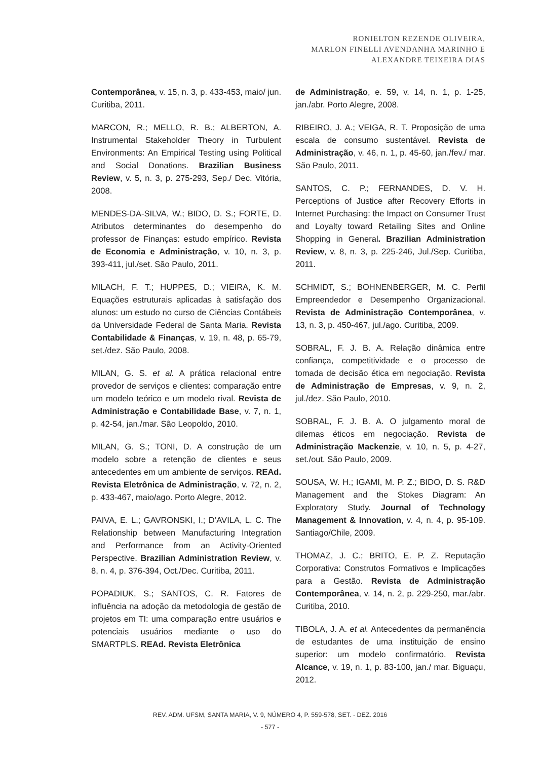RONIELTON REZENDE OLIVEIRA,
MARLON FINELLI AVENDANHA MARINHO E
ALEXANDRE TEIXEIRA DIAS
Contemporânea, v. 15, n. 3, p. 433-453, maio/ jun. Curitiba, 2011.
MARCON, R.; MELLO, R. B.; ALBERTON, A. Instrumental Stakeholder Theory in Turbulent Environments: An Empirical Testing using Political and Social Donations. Brazilian Business Review, v. 5, n. 3, p. 275-293, Sep./ Dec. Vitória, 2008.
MENDES-DA-SILVA, W.; BIDO, D. S.; FORTE, D. Atributos determinantes do desempenho do professor de Finanças: estudo empírico. Revista de Economia e Administração, v. 10, n. 3, p. 393-411, jul./set. São Paulo, 2011.
MILACH, F. T.; HUPPES, D.; VIEIRA, K. M. Equações estruturais aplicadas à satisfação dos alunos: um estudo no curso de Ciências Contábeis da Universidade Federal de Santa Maria. Revista Contabilidade & Finanças, v. 19, n. 48, p. 65-79, set./dez. São Paulo, 2008.
MILAN, G. S. et al. A prática relacional entre provedor de serviços e clientes: comparação entre um modelo teórico e um modelo rival. Revista de Administração e Contabilidade Base, v. 7, n. 1, p. 42-54, jan./mar. São Leopoldo, 2010.
MILAN, G. S.; TONI, D. A construção de um modelo sobre a retenção de clientes e seus antecedentes em um ambiente de serviços. REAd. Revista Eletrônica de Administração, v. 72, n. 2, p. 433-467, maio/ago. Porto Alegre, 2012.
PAIVA, E. L.; GAVRONSKI, I.; D’AVILA, L. C. The Relationship between Manufacturing Integration and Performance from an Activity-Oriented Perspective. Brazilian Administration Review, v. 8, n. 4, p. 376-394, Oct./Dec. Curitiba, 2011.
POPADIUK, S.; SANTOS, C. R. Fatores de influência na adoção da metodologia de gestão de projetos em TI: uma comparação entre usuários e potenciais usuários mediante o uso do SMARTPLS. REAd. Revista Eletrônica
de Administração, e. 59, v. 14, n. 1, p. 1-25, jan./abr. Porto Alegre, 2008.
RIBEIRO, J. A.; VEIGA, R. T. Proposição de uma escala de consumo sustentável. Revista de Administração, v. 46, n. 1, p. 45-60, jan./fev./ mar. São Paulo, 2011.
SANTOS, C. P.; FERNANDES, D. V. H. Perceptions of Justice after Recovery Efforts in Internet Purchasing: the Impact on Consumer Trust and Loyalty toward Retailing Sites and Online Shopping in General. Brazilian Administration Review, v. 8, n. 3, p. 225-246, Jul./Sep. Curitiba, 2011.
SCHMIDT, S.; BOHNENBERGER, M. C. Perfil Empreendedor e Desempenho Organizacional. Revista de Administração Contemporânea, v. 13, n. 3, p. 450-467, jul./ago. Curitiba, 2009.
SOBRAL, F. J. B. A. Relação dinâmica entre confiança, competitividade e o processo de tomada de decisão ética em negociação. Revista de Administração de Empresas, v. 9, n. 2, jul./dez. São Paulo, 2010.
SOBRAL, F. J. B. A. O julgamento moral de dilemas éticos em negociação. Revista de Administração Mackenzie, v. 10, n. 5, p. 4-27, set./out. São Paulo, 2009.
SOUSA, W. H.; IGAMI, M. P. Z.; BIDO, D. S. R&D Management and the Stokes Diagram: An Exploratory Study. Journal of Technology Management & Innovation, v. 4, n. 4, p. 95-109. Santiago/Chile, 2009.
THOMAZ, J. C.; BRITO, E. P. Z. Reputação Corporativa: Construtos Formativos e Implicações para a Gestão. Revista de Administração Contemporânea, v. 14, n. 2, p. 229-250, mar./abr. Curitiba, 2010.
TIBOLA, J. A. et al. Antecedentes da permanência de estudantes de uma instituição de ensino superior: um modelo confirmatório. Revista Alcance, v. 19, n. 1, p. 83-100, jan./ mar. Biguaçu, 2012.
REV. ADM. UFSM, SANTA MARIA, V. 9, NÚMERO 4, P. 559-578, SET. - DEZ. 2016
- 577 -